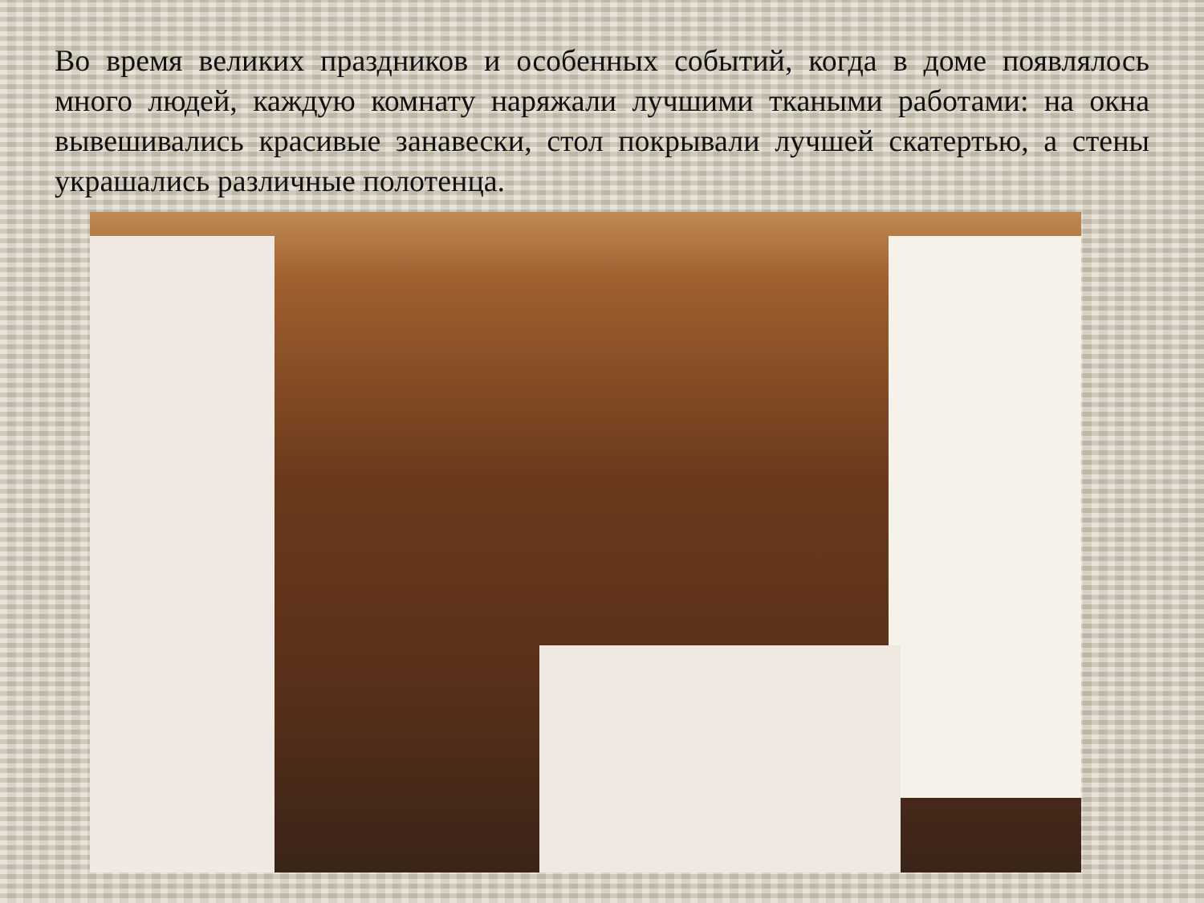Во время великих праздников и особенных событий, когда в доме появлялось много людей, каждую комнату наряжали лучшими ткаными работами: на окна вывешивались красивые занавески, стол покрывали лучшей скатертью, а стены украшались различные полотенца.